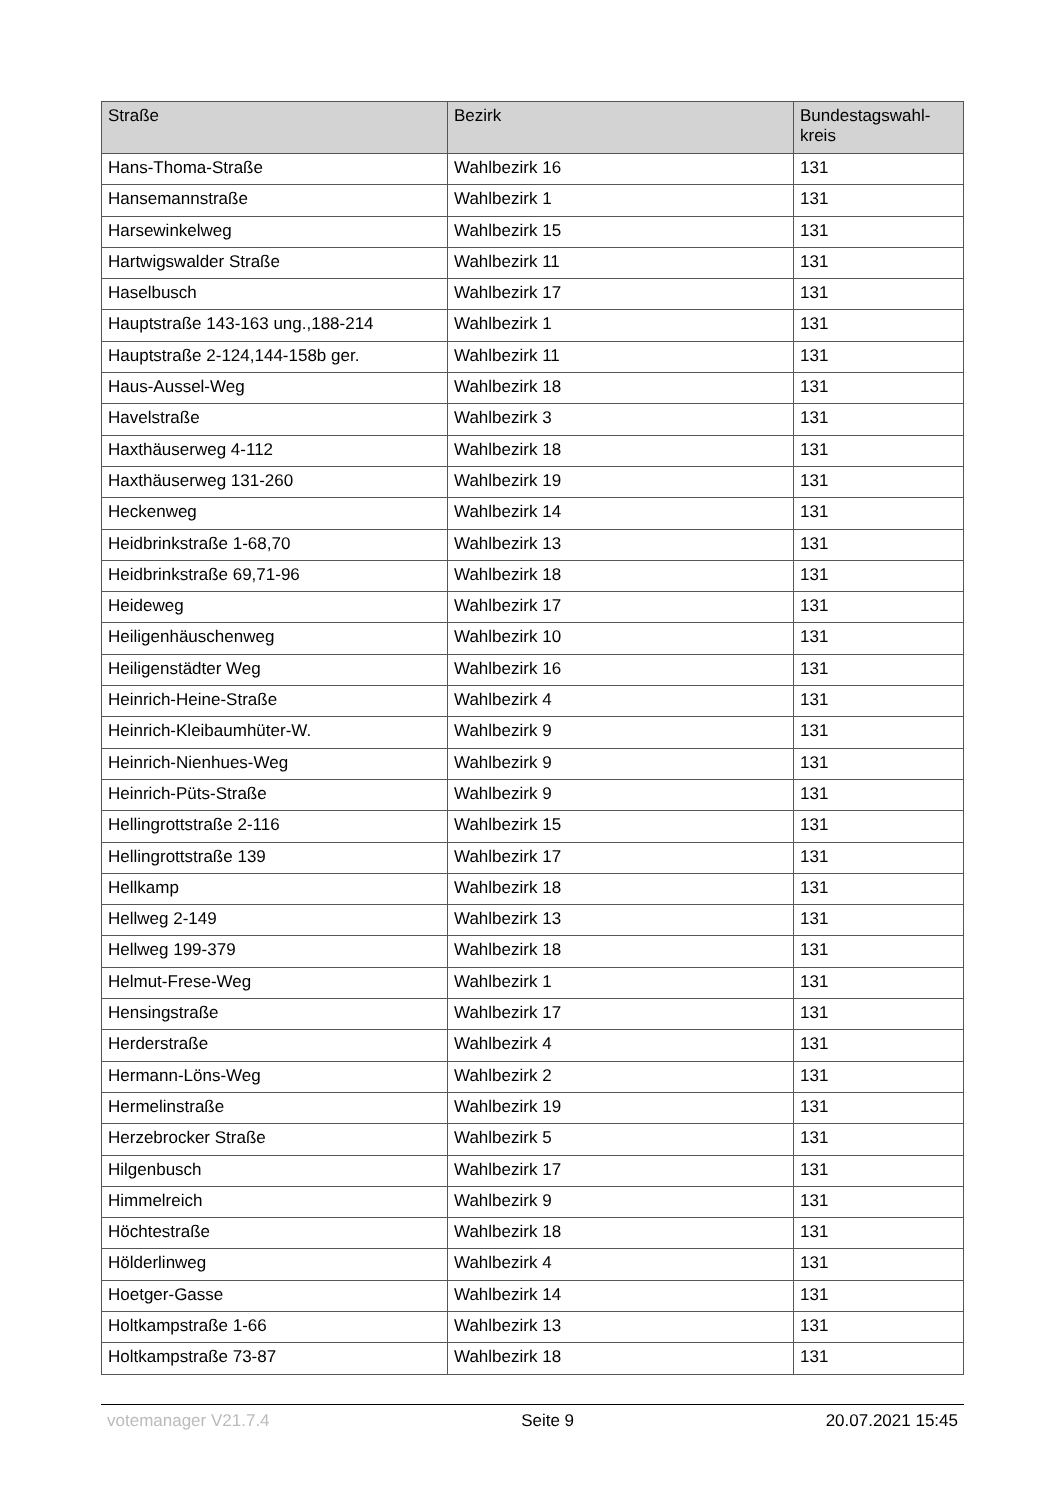| Straße | Bezirk | Bundestagswahl- kreis |
| --- | --- | --- |
| Hans-Thoma-Straße | Wahlbezirk 16 | 131 |
| Hansemannstraße | Wahlbezirk 1 | 131 |
| Harsewinkelweg | Wahlbezirk 15 | 131 |
| Hartwigswalder Straße | Wahlbezirk 11 | 131 |
| Haselbusch | Wahlbezirk 17 | 131 |
| Hauptstraße 143-163 ung.,188-214 | Wahlbezirk 1 | 131 |
| Hauptstraße 2-124,144-158b ger. | Wahlbezirk 11 | 131 |
| Haus-Aussel-Weg | Wahlbezirk 18 | 131 |
| Havelstraße | Wahlbezirk 3 | 131 |
| Haxthäuserweg 4-112 | Wahlbezirk 18 | 131 |
| Haxthäuserweg 131-260 | Wahlbezirk 19 | 131 |
| Heckenweg | Wahlbezirk 14 | 131 |
| Heidbrinkstraße 1-68,70 | Wahlbezirk 13 | 131 |
| Heidbrinkstraße 69,71-96 | Wahlbezirk 18 | 131 |
| Heideweg | Wahlbezirk 17 | 131 |
| Heiligenhäuschenweg | Wahlbezirk 10 | 131 |
| Heiligenstädter Weg | Wahlbezirk 16 | 131 |
| Heinrich-Heine-Straße | Wahlbezirk 4 | 131 |
| Heinrich-Kleibaumhüter-W. | Wahlbezirk 9 | 131 |
| Heinrich-Nienhues-Weg | Wahlbezirk 9 | 131 |
| Heinrich-Püts-Straße | Wahlbezirk 9 | 131 |
| Hellingrottstraße 2-116 | Wahlbezirk 15 | 131 |
| Hellingrottstraße 139 | Wahlbezirk 17 | 131 |
| Hellkamp | Wahlbezirk 18 | 131 |
| Hellweg 2-149 | Wahlbezirk 13 | 131 |
| Hellweg 199-379 | Wahlbezirk 18 | 131 |
| Helmut-Frese-Weg | Wahlbezirk 1 | 131 |
| Hensingstraße | Wahlbezirk 17 | 131 |
| Herderstraße | Wahlbezirk 4 | 131 |
| Hermann-Löns-Weg | Wahlbezirk 2 | 131 |
| Hermelinstraße | Wahlbezirk 19 | 131 |
| Herzebrocker Straße | Wahlbezirk 5 | 131 |
| Hilgenbusch | Wahlbezirk 17 | 131 |
| Himmelreich | Wahlbezirk 9 | 131 |
| Höchtestraße | Wahlbezirk 18 | 131 |
| Hölderlinweg | Wahlbezirk 4 | 131 |
| Hoetger-Gasse | Wahlbezirk 14 | 131 |
| Holtkampstraße 1-66 | Wahlbezirk 13 | 131 |
| Holtkampstraße 73-87 | Wahlbezirk 18 | 131 |
votemanager V21.7.4 Seite 9 20.07.2021 15:45